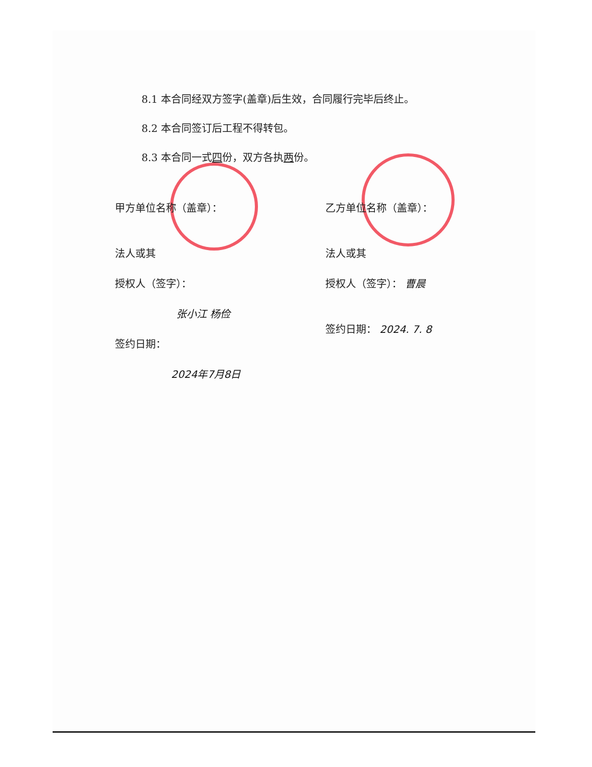8.1 本合同经双方签字(盖章)后生效，合同履行完毕后终止。
8.2 本合同签订后工程不得转包。
8.3 本合同一式四份，双方各执两份。
甲方单位名称（盖章）：
法人或其
授权人（签字）：
张小江 杨俭
签约日期：
2024年7月8日
乙方单位名称（盖章）：
法人或其
授权人（签字）： 曹晨
签约日期： 2024. 7. 8